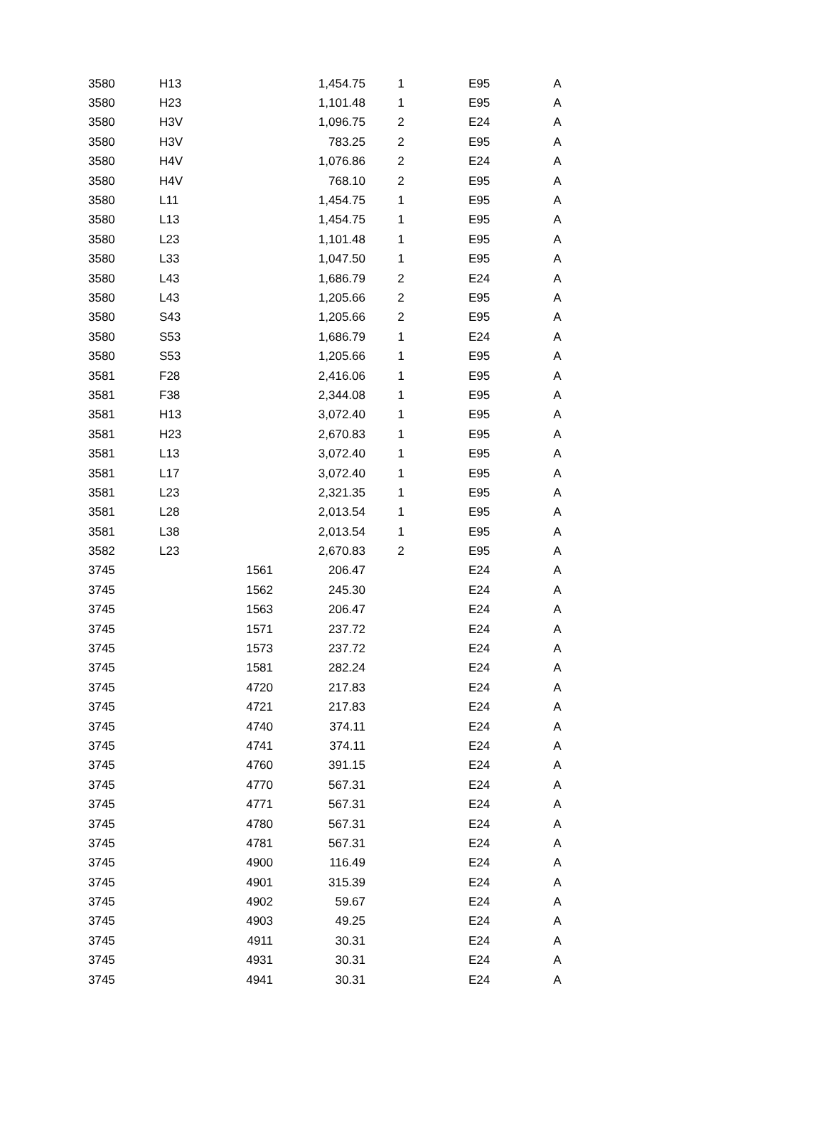| 3580 | H13 | | 1,454.75 | 1 | E95 | A |
| 3580 | H23 | | 1,101.48 | 1 | E95 | A |
| 3580 | H3V | | 1,096.75 | 2 | E24 | A |
| 3580 | H3V | | 783.25 | 2 | E95 | A |
| 3580 | H4V | | 1,076.86 | 2 | E24 | A |
| 3580 | H4V | | 768.10 | 2 | E95 | A |
| 3580 | L11 | | 1,454.75 | 1 | E95 | A |
| 3580 | L13 | | 1,454.75 | 1 | E95 | A |
| 3580 | L23 | | 1,101.48 | 1 | E95 | A |
| 3580 | L33 | | 1,047.50 | 1 | E95 | A |
| 3580 | L43 | | 1,686.79 | 2 | E24 | A |
| 3580 | L43 | | 1,205.66 | 2 | E95 | A |
| 3580 | S43 | | 1,205.66 | 2 | E95 | A |
| 3580 | S53 | | 1,686.79 | 1 | E24 | A |
| 3580 | S53 | | 1,205.66 | 1 | E95 | A |
| 3581 | F28 | | 2,416.06 | 1 | E95 | A |
| 3581 | F38 | | 2,344.08 | 1 | E95 | A |
| 3581 | H13 | | 3,072.40 | 1 | E95 | A |
| 3581 | H23 | | 2,670.83 | 1 | E95 | A |
| 3581 | L13 | | 3,072.40 | 1 | E95 | A |
| 3581 | L17 | | 3,072.40 | 1 | E95 | A |
| 3581 | L23 | | 2,321.35 | 1 | E95 | A |
| 3581 | L28 | | 2,013.54 | 1 | E95 | A |
| 3581 | L38 | | 2,013.54 | 1 | E95 | A |
| 3582 | L23 | | 2,670.83 | 2 | E95 | A |
| 3745 | | 1561 | 206.47 | | E24 | A |
| 3745 | | 1562 | 245.30 | | E24 | A |
| 3745 | | 1563 | 206.47 | | E24 | A |
| 3745 | | 1571 | 237.72 | | E24 | A |
| 3745 | | 1573 | 237.72 | | E24 | A |
| 3745 | | 1581 | 282.24 | | E24 | A |
| 3745 | | 4720 | 217.83 | | E24 | A |
| 3745 | | 4721 | 217.83 | | E24 | A |
| 3745 | | 4740 | 374.11 | | E24 | A |
| 3745 | | 4741 | 374.11 | | E24 | A |
| 3745 | | 4760 | 391.15 | | E24 | A |
| 3745 | | 4770 | 567.31 | | E24 | A |
| 3745 | | 4771 | 567.31 | | E24 | A |
| 3745 | | 4780 | 567.31 | | E24 | A |
| 3745 | | 4781 | 567.31 | | E24 | A |
| 3745 | | 4900 | 116.49 | | E24 | A |
| 3745 | | 4901 | 315.39 | | E24 | A |
| 3745 | | 4902 | 59.67 | | E24 | A |
| 3745 | | 4903 | 49.25 | | E24 | A |
| 3745 | | 4911 | 30.31 | | E24 | A |
| 3745 | | 4931 | 30.31 | | E24 | A |
| 3745 | | 4941 | 30.31 | | E24 | A |